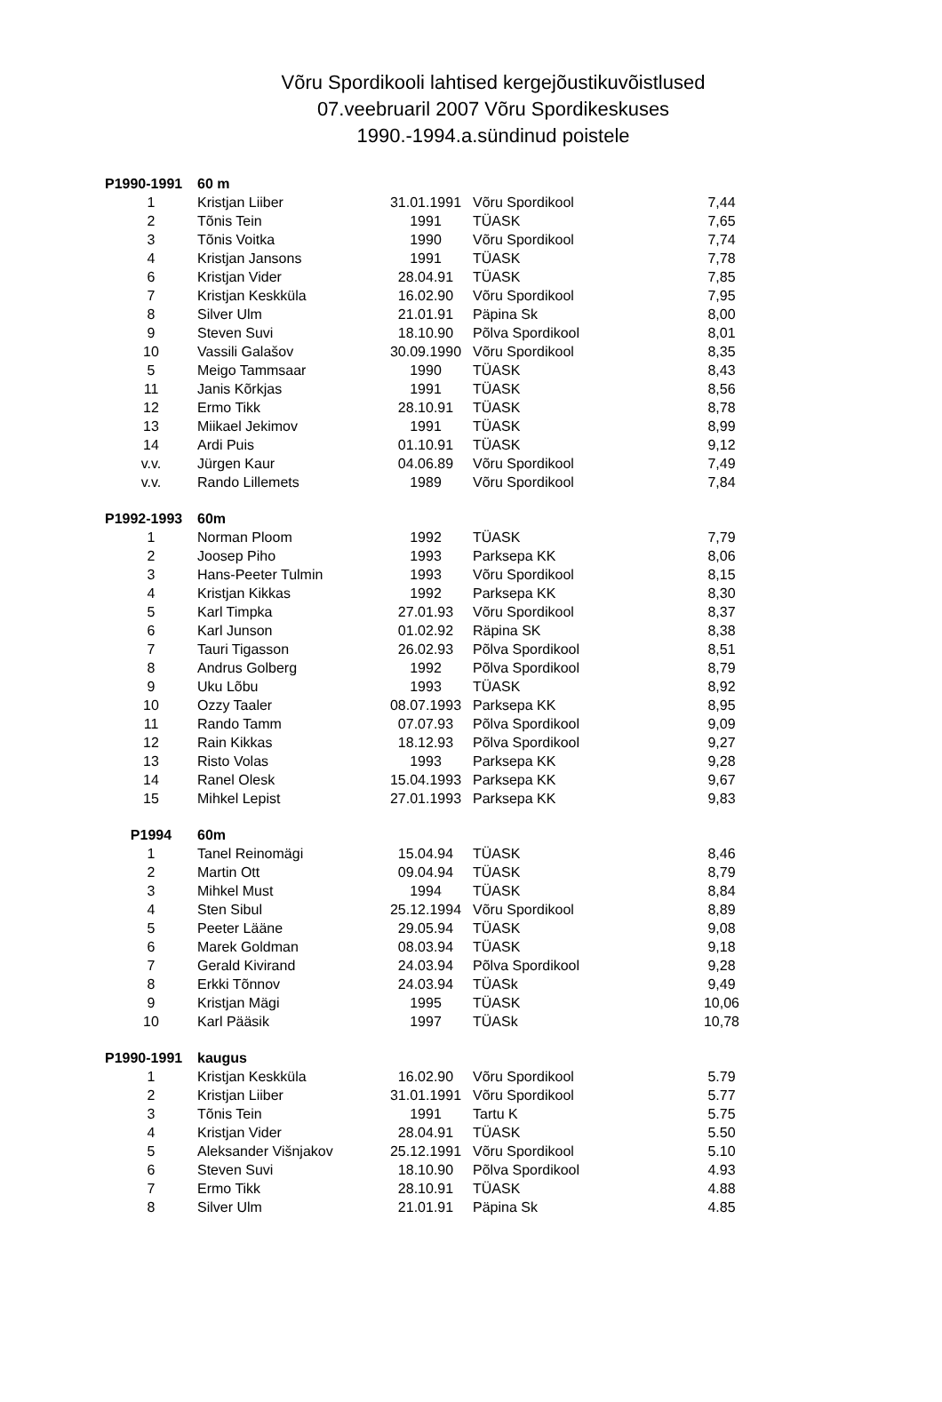Võru Spordikooli lahtised kergejõustikuvõistlused
07.veebruaril 2007 Võru Spordikeskuses
1990.-1994.a.sündinud poistele
| P1990-1991 | 60 m | | | |
| 1 | Kristjan Liiber | 31.01.1991 | Võru Spordikool | 7,44 |
| 2 | Tõnis Tein | 1991 | TÜASK | 7,65 |
| 3 | Tõnis Voitka | 1990 | Võru Spordikool | 7,74 |
| 4 | Kristjan Jansons | 1991 | TÜASK | 7,78 |
| 6 | Kristjan Vider | 28.04.91 | TÜASK | 7,85 |
| 7 | Kristjan Keskküla | 16.02.90 | Võru Spordikool | 7,95 |
| 8 | Silver Ulm | 21.01.91 | Päpina Sk | 8,00 |
| 9 | Steven Suvi | 18.10.90 | Põlva Spordikool | 8,01 |
| 10 | Vassili Galašov | 30.09.1990 | Võru Spordikool | 8,35 |
| 5 | Meigo Tammsaar | 1990 | TÜASK | 8,43 |
| 11 | Janis Kõrkjas | 1991 | TÜASK | 8,56 |
| 12 | Ermo Tikk | 28.10.91 | TÜASK | 8,78 |
| 13 | Miikael Jekimov | 1991 | TÜASK | 8,99 |
| 14 | Ardi Puis | 01.10.91 | TÜASK | 9,12 |
| v.v. | Jürgen Kaur | 04.06.89 | Võru Spordikool | 7,49 |
| v.v. | Rando Lillemets | 1989 | Võru Spordikool | 7,84 |
| P1992-1993 | 60m | | | |
| 1 | Norman Ploom | 1992 | TÜASK | 7,79 |
| 2 | Joosep Piho | 1993 | Parksepa KK | 8,06 |
| 3 | Hans-Peeter Tulmin | 1993 | Võru Spordikool | 8,15 |
| 4 | Kristjan Kikkas | 1992 | Parksepa KK | 8,30 |
| 5 | Karl Timpka | 27.01.93 | Võru Spordikool | 8,37 |
| 6 | Karl Junson | 01.02.92 | Räpina SK | 8,38 |
| 7 | Tauri Tigasson | 26.02.93 | Põlva Spordikool | 8,51 |
| 8 | Andrus Golberg | 1992 | Põlva Spordikool | 8,79 |
| 9 | Uku Lõbu | 1993 | TÜASK | 8,92 |
| 10 | Ozzy Taaler | 08.07.1993 | Parksepa KK | 8,95 |
| 11 | Rando Tamm | 07.07.93 | Põlva Spordikool | 9,09 |
| 12 | Rain Kikkas | 18.12.93 | Põlva Spordikool | 9,27 |
| 13 | Risto Volas | 1993 | Parksepa KK | 9,28 |
| 14 | Ranel Olesk | 15.04.1993 | Parksepa KK | 9,67 |
| 15 | Mihkel Lepist | 27.01.1993 | Parksepa KK | 9,83 |
| P1994 | 60m | | | |
| 1 | Tanel Reinomägi | 15.04.94 | TÜASK | 8,46 |
| 2 | Martin Ott | 09.04.94 | TÜASK | 8,79 |
| 3 | Mihkel Must | 1994 | TÜASK | 8,84 |
| 4 | Sten Sibul | 25.12.1994 | Võru Spordikool | 8,89 |
| 5 | Peeter Lääne | 29.05.94 | TÜASK | 9,08 |
| 6 | Marek Goldman | 08.03.94 | TÜASK | 9,18 |
| 7 | Gerald Kivirand | 24.03.94 | Põlva Spordikool | 9,28 |
| 8 | Erkki Tõnnov | 24.03.94 | TÜASk | 9,49 |
| 9 | Kristjan Mägi | 1995 | TÜASK | 10,06 |
| 10 | Karl Pääsik | 1997 | TÜASk | 10,78 |
| P1990-1991 | kaugus | | | |
| 1 | Kristjan Keskküla | 16.02.90 | Võru Spordikool | 5.79 |
| 2 | Kristjan Liiber | 31.01.1991 | Võru Spordikool | 5.77 |
| 3 | Tõnis Tein | 1991 | Tartu K | 5.75 |
| 4 | Kristjan Vider | 28.04.91 | TÜASK | 5.50 |
| 5 | Aleksander Višnjakov | 25.12.1991 | Võru Spordikool | 5.10 |
| 6 | Steven Suvi | 18.10.90 | Põlva Spordikool | 4.93 |
| 7 | Ermo Tikk | 28.10.91 | TÜASK | 4.88 |
| 8 | Silver Ulm | 21.01.91 | Päpina Sk | 4.85 |